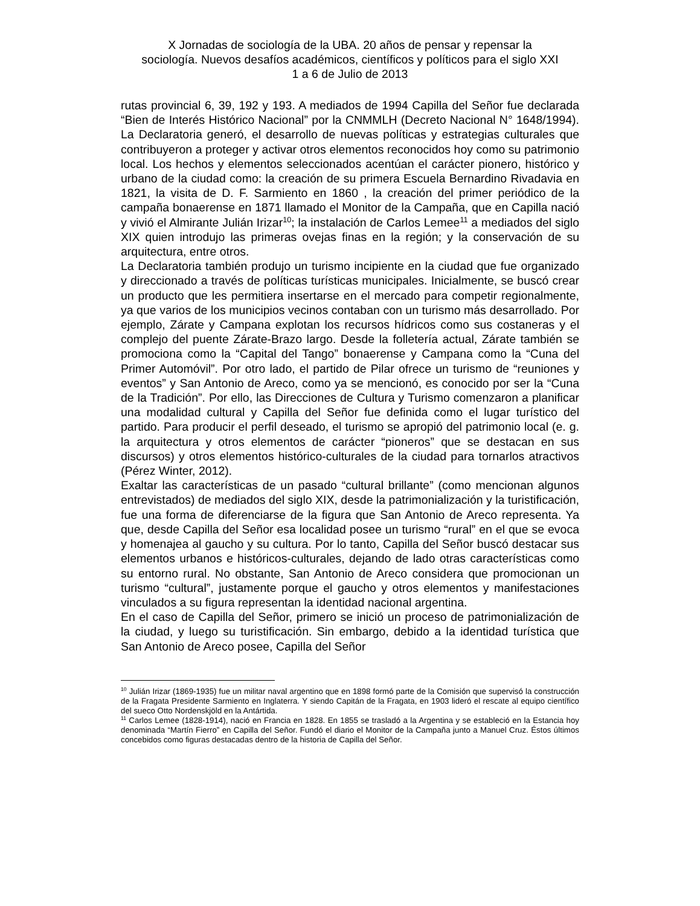X Jornadas de sociología de la UBA. 20 años de pensar y repensar la
sociología. Nuevos desafíos académicos, científicos y políticos para el siglo XXI
1 a 6 de Julio de 2013
rutas provincial 6, 39, 192 y 193. A mediados de 1994 Capilla del Señor fue declarada “Bien de Interés Histórico Nacional” por la CNMMLH (Decreto Nacional N° 1648/1994). La Declaratoria generó, el desarrollo de nuevas políticas y estrategias culturales que contribuyeron a proteger y activar otros elementos reconocidos hoy como su patrimonio local. Los hechos y elementos seleccionados acentúan el carácter pionero, histórico y urbano de la ciudad como: la creación de su primera Escuela Bernardino Rivadavia en 1821, la visita de D. F. Sarmiento en 1860 , la creación del primer periódico de la campaña bonaerense en 1871 llamado el Monitor de la Campaña, que en Capilla nació y vivió el Almirante Julián Irizar<sup>10</sup>; la instalación de Carlos Lemee<sup>11</sup> a mediados del siglo XIX quien introdujo las primeras ovejas finas en la región; y la conservación de su arquitectura, entre otros.
La Declaratoria también produjo un turismo incipiente en la ciudad que fue organizado y direccionado a través de políticas turísticas municipales. Inicialmente, se buscó crear un producto que les permitiera insertarse en el mercado para competir regionalmente, ya que varios de los municipios vecinos contaban con un turismo más desarrollado. Por ejemplo, Zárate y Campana explotan los recursos hídricos como sus costaneras y el complejo del puente Zárate-Brazo largo. Desde la folletería actual, Zárate también se promociona como la “Capital del Tango” bonaerense y Campana como la “Cuna del Primer Automóvil”. Por otro lado, el partido de Pilar ofrece un turismo de “reuniones y eventos” y San Antonio de Areco, como ya se mencionó, es conocido por ser la “Cuna de la Tradición”. Por ello, las Direcciones de Cultura y Turismo comenzaron a planificar una modalidad cultural y Capilla del Señor fue definida como el lugar turístico del partido. Para producir el perfil deseado, el turismo se apropió del patrimonio local (e. g. la arquitectura y otros elementos de carácter “pioneros” que se destacan en sus discursos) y otros elementos histórico-culturales de la ciudad para tornarlos atractivos (Pérez Winter, 2012).
Exaltar las características de un pasado “cultural brillante” (como mencionan algunos entrevistados) de mediados del siglo XIX, desde la patrimonialización y la turistificación, fue una forma de diferenciarse de la figura que San Antonio de Areco representa. Ya que, desde Capilla del Señor esa localidad posee un turismo “rural” en el que se evoca y homenajea al gaucho y su cultura. Por lo tanto, Capilla del Señor buscó destacar sus elementos urbanos e históricos-culturales, dejando de lado otras características como su entorno rural. No obstante, San Antonio de Areco considera que promocionan un turismo “cultural”, justamente porque el gaucho y otros elementos y manifestaciones vinculados a su figura representan la identidad nacional argentina.
En el caso de Capilla del Señor, primero se inició un proceso de patrimonialización de la ciudad, y luego su turistificación. Sin embargo, debido a la identidad turística que San Antonio de Areco posee, Capilla del Señor
<sup>10</sup> Julián Irizar (1869-1935) fue un militar naval argentino que en 1898 formó parte de la Comisión que supervisó la construcción de la Fragata Presidente Sarmiento en Inglaterra. Y siendo Capitán de la Fragata, en 1903 lideró el rescate al equipo científico del sueco Otto Nordenskjöld en la Antártida.
<sup>11</sup> Carlos Lemee (1828-1914), nació en Francia en 1828. En 1855 se trasladó a la Argentina y se estableció en la Estancia hoy denominada “Martín Fierro” en Capilla del Señor. Fundó el diario el Monitor de la Campaña junto a Manuel Cruz. Éstos últimos concebidos como figuras destacadas dentro de la historia de Capilla del Señor.